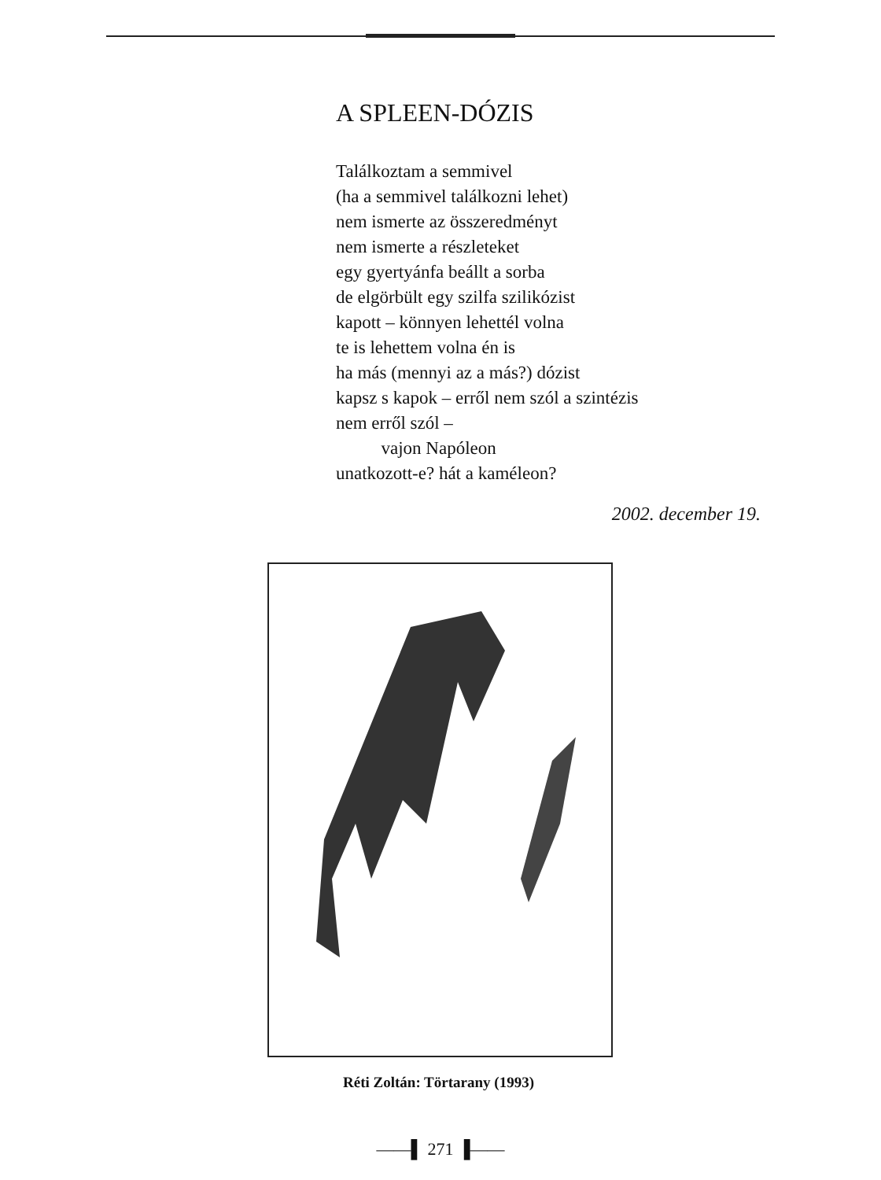A SPLEEN-DÓZIS
Találkoztam a semmivel
(ha a semmivel találkozni lehet)
nem ismerte az összeredményt
nem ismerte a részleteket
egy gyertyánfa beállt a sorba
de elgörbült egy szilfa szilikózist
kapott – könnyen lehettél volna
te is lehettem volna én is
ha más (mennyi az a más?) dózist
kapsz s kapok – erről nem szól a szintézis
nem erről szól –
vajon Napóleon
unatkozott-e? hát a kaméleon?
2002. december 19.
Réti Zoltán: Törtarany (1993)
——▌ 271 ▐——